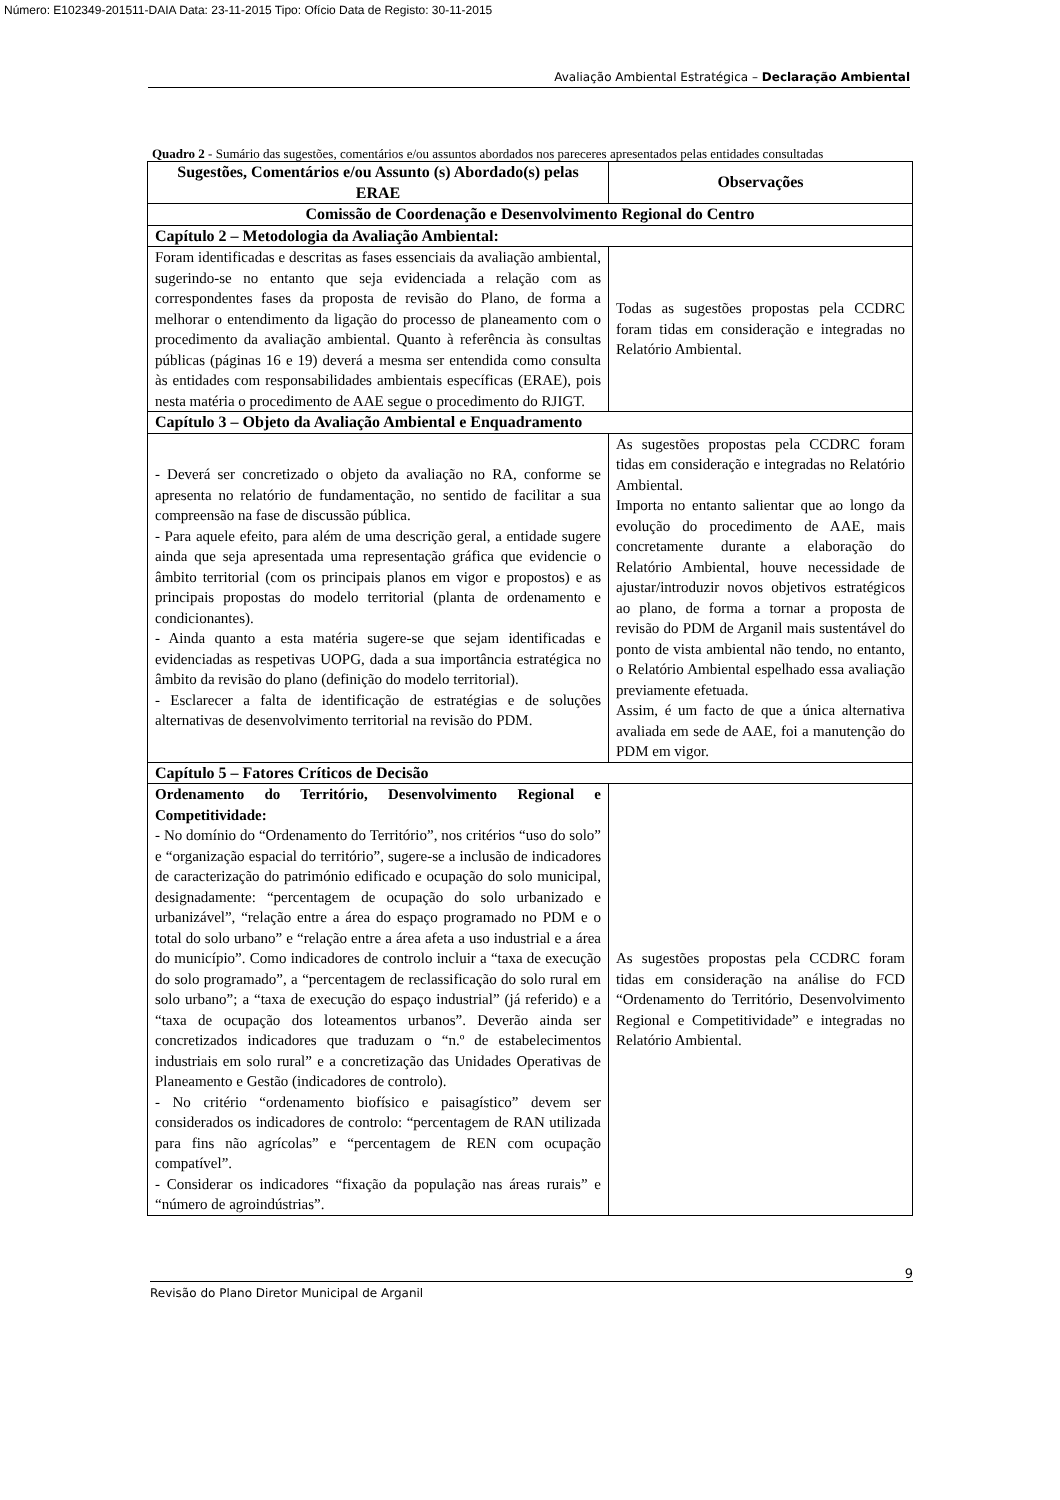Número: E102349-201511-DAIA Data: 23-11-2015 Tipo: Ofício Data de Registo: 30-11-2015
Avaliação Ambiental Estratégica – Declaração Ambiental
Quadro 2 - Sumário das sugestões, comentários e/ou assuntos abordados nos pareceres apresentados pelas entidades consultadas
| Sugestões, Comentários e/ou Assunto (s) Abordado(s) pelas ERAE | Observações |
| --- | --- |
| Comissão de Coordenação e Desenvolvimento Regional do Centro | |
| Capítulo 2 – Metodologia da Avaliação Ambiental: | |
| Foram identificadas e descritas as fases essenciais da avaliação ambiental, sugerindo-se no entanto que seja evidenciada a relação com as correspondentes fases da proposta de revisão do Plano, de forma a melhorar o entendimento da ligação do processo de planeamento com o procedimento da avaliação ambiental. Quanto à referência às consultas públicas (páginas 16 e 19) deverá a mesma ser entendida como consulta às entidades com responsabilidades ambientais específicas (ERAE), pois nesta matéria o procedimento de AAE segue o procedimento do RJIGT. | Todas as sugestões propostas pela CCDRC foram tidas em consideração e integradas no Relatório Ambiental. |
| Capítulo 3 – Objeto da Avaliação Ambiental e Enquadramento | |
| - Deverá ser concretizado o objeto da avaliação no RA, conforme se apresenta no relatório de fundamentação, no sentido de facilitar a sua compreensão na fase de discussão pública. - Para aquele efeito, para além de uma descrição geral, a entidade sugere ainda que seja apresentada uma representação gráfica que evidencie o âmbito territorial (com os principais planos em vigor e propostos) e as principais propostas do modelo territorial (planta de ordenamento e condicionantes). - Ainda quanto a esta matéria sugere-se que sejam identificadas e evidenciadas as respetivas UOPG, dada a sua importância estratégica no âmbito da revisão do plano (definição do modelo territorial). - Esclarecer a falta de identificação de estratégias e de soluções alternativas de desenvolvimento territorial na revisão do PDM. | As sugestões propostas pela CCDRC foram tidas em consideração e integradas no Relatório Ambiental. Importa no entanto salientar que ao longo da evolução do procedimento de AAE, mais concretamente durante a elaboração do Relatório Ambiental, houve necessidade de ajustar/introduzir novos objetivos estratégicos ao plano, de forma a tornar a proposta de revisão do PDM de Arganil mais sustentável do ponto de vista ambiental não tendo, no entanto, o Relatório Ambiental espelhado essa avaliação previamente efetuada. Assim, é um facto de que a única alternativa avaliada em sede de AAE, foi a manutenção do PDM em vigor. |
| Capítulo 5 – Fatores Críticos de Decisão | |
| Ordenamento do Território, Desenvolvimento Regional e Competitividade: - No domínio do “Ordenamento do Território”, nos critérios “uso do solo” e “organização espacial do território”, sugere-se a inclusão de indicadores de caracterização do património edificado e ocupação do solo municipal, designadamente: “percentagem de ocupação do solo urbanizado e urbanizável”, “relação entre a área do espaço programado no PDM e o total do solo urbano” e “relação entre a área afeta a uso industrial e a área do município”. Como indicadores de controlo incluir a “taxa de execução do solo programado”, a “percentagem de reclassificação do solo rural em solo urbano”; a “taxa de execução do espaço industrial” (já referido) e a “taxa de ocupação dos loteamentos urbanos”. Deverão ainda ser concretizados indicadores que traduzam o “n.º de estabelecimentos industriais em solo rural” e a concretização das Unidades Operativas de Planeamento e Gestão (indicadores de controlo). - No critério “ordenamento biofísico e paisagístico” devem ser considerados os indicadores de controlo: “percentagem de RAN utilizada para fins não agrícolas” e “percentagem de REN com ocupação compatível”. - Considerar os indicadores “fixação da população nas áreas rurais” e “número de agroindústrias”. | As sugestões propostas pela CCDRC foram tidas em consideração na análise do FCD “Ordenamento do Território, Desenvolvimento Regional e Competitividade” e integradas no Relatório Ambiental. |
9
Revisão do Plano Diretor Municipal de Arganil